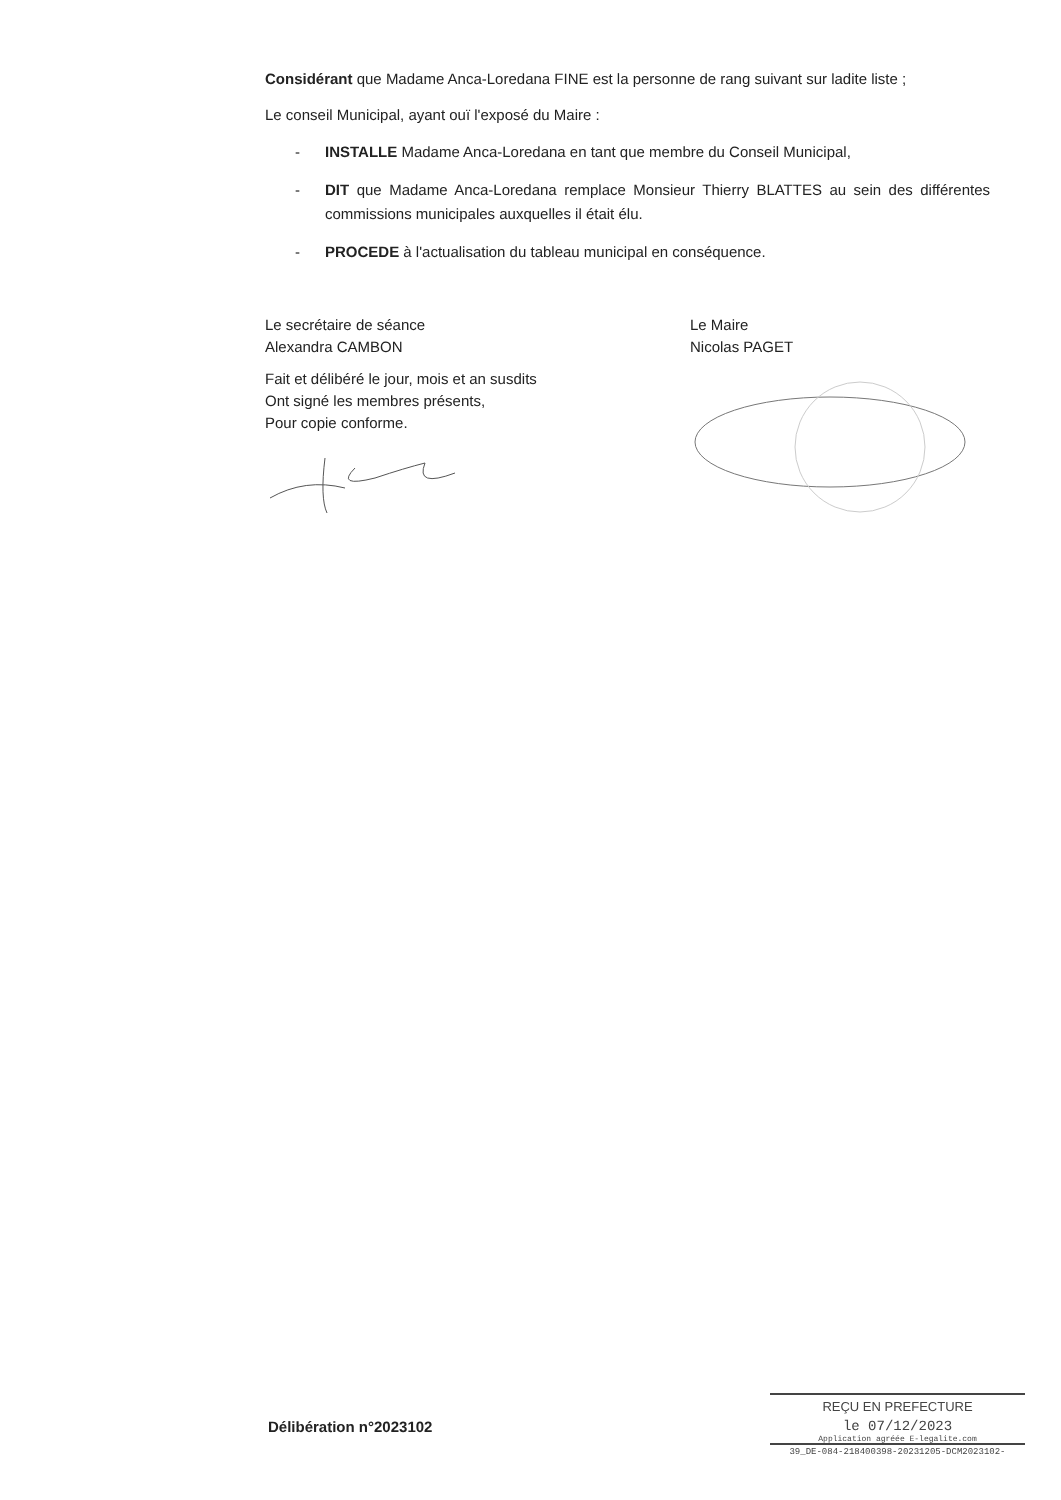Considérant que Madame Anca-Loredana FINE est la personne de rang suivant sur ladite liste ;
Le conseil Municipal, ayant ouï l'exposé du Maire :
- INSTALLE Madame Anca-Loredana en tant que membre du Conseil Municipal,
- DIT que Madame Anca-Loredana remplace Monsieur Thierry BLATTES au sein des différentes commissions municipales auxquelles il était élu.
- PROCEDE à l'actualisation du tableau municipal en conséquence.
Le secrétaire de séance
Alexandra CAMBON
Fait et délibéré le jour, mois et an susdits
Ont signé les membres présents,
Pour copie conforme.
Le Maire
Nicolas PAGET
Délibération n°2023102
REÇU EN PREFECTURE
le 07/12/2023
Application agréée E-legalite.com
39_DE-084-218400398-20231205-DCM2023102-